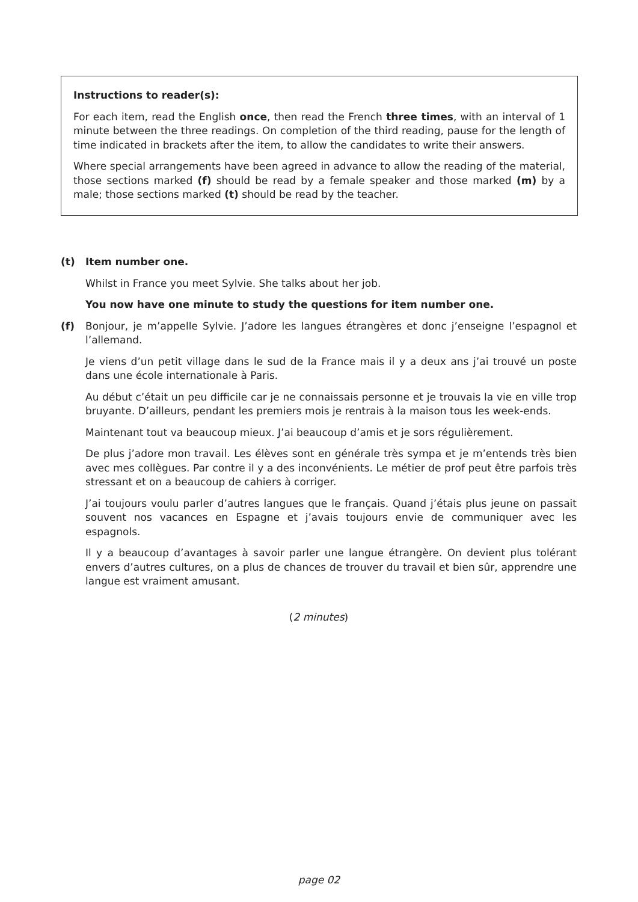Instructions to reader(s):
For each item, read the English once, then read the French three times, with an interval of 1 minute between the three readings. On completion of the third reading, pause for the length of time indicated in brackets after the item, to allow the candidates to write their answers.
Where special arrangements have been agreed in advance to allow the reading of the material, those sections marked (f) should be read by a female speaker and those marked (m) by a male; those sections marked (t) should be read by the teacher.
(t) Item number one.
Whilst in France you meet Sylvie. She talks about her job.
You now have one minute to study the questions for item number one.
(f) Bonjour, je m’appelle Sylvie. J’adore les langues étrangères et donc j’enseigne l’espagnol et l’allemand.
Je viens d’un petit village dans le sud de la France mais il y a deux ans j’ai trouvé un poste dans une école internationale à Paris.
Au début c’était un peu difficile car je ne connaissais personne et je trouvais la vie en ville trop bruyante. D’ailleurs, pendant les premiers mois je rentrais à la maison tous les week-ends.
Maintenant tout va beaucoup mieux. J’ai beaucoup d’amis et je sors régulièrement.
De plus j’adore mon travail. Les élèves sont en générale très sympa et je m’entends très bien avec mes collègues. Par contre il y a des inconvénients. Le métier de prof peut être parfois très stressant et on a beaucoup de cahiers à corriger.
J’ai toujours voulu parler d’autres langues que le français. Quand j’étais plus jeune on passait souvent nos vacances en Espagne et j’avais toujours envie de communiquer avec les espagnols.
Il y a beaucoup d’avantages à savoir parler une langue étrangère. On devient plus tolérant envers d’autres cultures, on a plus de chances de trouver du travail et bien sûr, apprendre une langue est vraiment amusant.
(2 minutes)
page 02